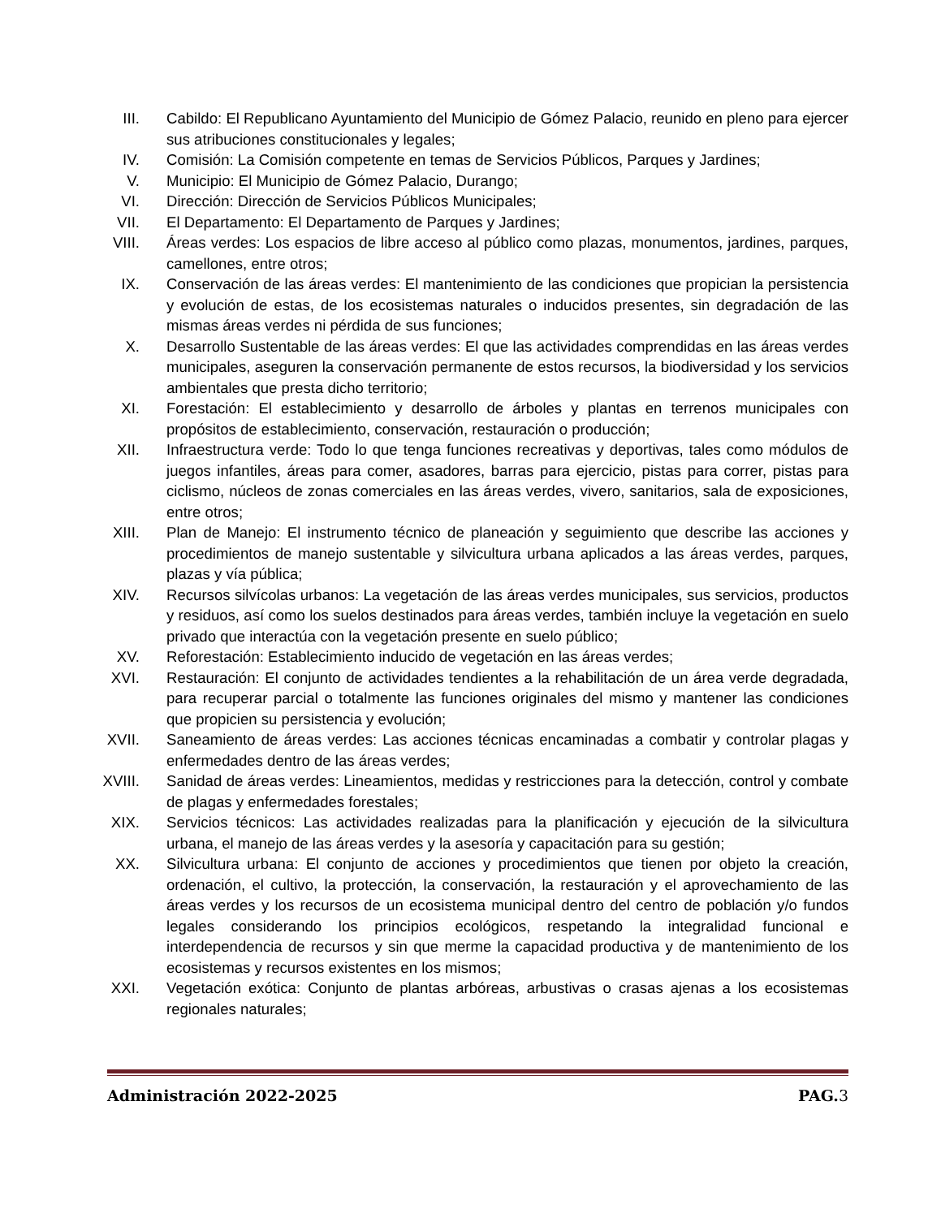III. Cabildo: El Republicano Ayuntamiento del Municipio de Gómez Palacio, reunido en pleno para ejercer sus atribuciones constitucionales y legales;
IV. Comisión: La Comisión competente en temas de Servicios Públicos, Parques y Jardines;
V. Municipio: El Municipio de Gómez Palacio, Durango;
VI. Dirección: Dirección de Servicios Públicos Municipales;
VII. El Departamento: El Departamento de Parques y Jardines;
VIII. Áreas verdes: Los espacios de libre acceso al público como plazas, monumentos, jardines, parques, camellones, entre otros;
IX. Conservación de las áreas verdes: El mantenimiento de las condiciones que propician la persistencia y evolución de estas, de los ecosistemas naturales o inducidos presentes, sin degradación de las mismas áreas verdes ni pérdida de sus funciones;
X. Desarrollo Sustentable de las áreas verdes: El que las actividades comprendidas en las áreas verdes municipales, aseguren la conservación permanente de estos recursos, la biodiversidad y los servicios ambientales que presta dicho territorio;
XI. Forestación: El establecimiento y desarrollo de árboles y plantas en terrenos municipales con propósitos de establecimiento, conservación, restauración o producción;
XII. Infraestructura verde: Todo lo que tenga funciones recreativas y deportivas, tales como módulos de juegos infantiles, áreas para comer, asadores, barras para ejercicio, pistas para correr, pistas para ciclismo, núcleos de zonas comerciales en las áreas verdes, vivero, sanitarios, sala de exposiciones, entre otros;
XIII. Plan de Manejo: El instrumento técnico de planeación y seguimiento que describe las acciones y procedimientos de manejo sustentable y silvicultura urbana aplicados a las áreas verdes, parques, plazas y vía pública;
XIV. Recursos silvícolas urbanos: La vegetación de las áreas verdes municipales, sus servicios, productos y residuos, así como los suelos destinados para áreas verdes, también incluye la vegetación en suelo privado que interactúa con la vegetación presente en suelo público;
XV. Reforestación: Establecimiento inducido de vegetación en las áreas verdes;
XVI. Restauración: El conjunto de actividades tendientes a la rehabilitación de un área verde degradada, para recuperar parcial o totalmente las funciones originales del mismo y mantener las condiciones que propicien su persistencia y evolución;
XVII. Saneamiento de áreas verdes: Las acciones técnicas encaminadas a combatir y controlar plagas y enfermedades dentro de las áreas verdes;
XVIII.
Sanidad de áreas verdes: Lineamientos, medidas y restricciones para la detección, control y combate de plagas y enfermedades forestales;
XIX. Servicios técnicos: Las actividades realizadas para la planificación y ejecución de la silvicultura urbana, el manejo de las áreas verdes y la asesoría y capacitación para su gestión;
XX. Silvicultura urbana: El conjunto de acciones y procedimientos que tienen por objeto la creación, ordenación, el cultivo, la protección, la conservación, la restauración y el aprovechamiento de las áreas verdes y los recursos de un ecosistema municipal dentro del centro de población y/o fundos legales considerando los principios ecológicos, respetando la integralidad funcional e interdependencia de recursos y sin que merme la capacidad productiva y de mantenimiento de los ecosistemas y recursos existentes en los mismos;
XXI. Vegetación exótica: Conjunto de plantas arbóreas, arbustivas o crasas ajenas a los ecosistemas regionales naturales;
Administración 2022-2025 PAG.3